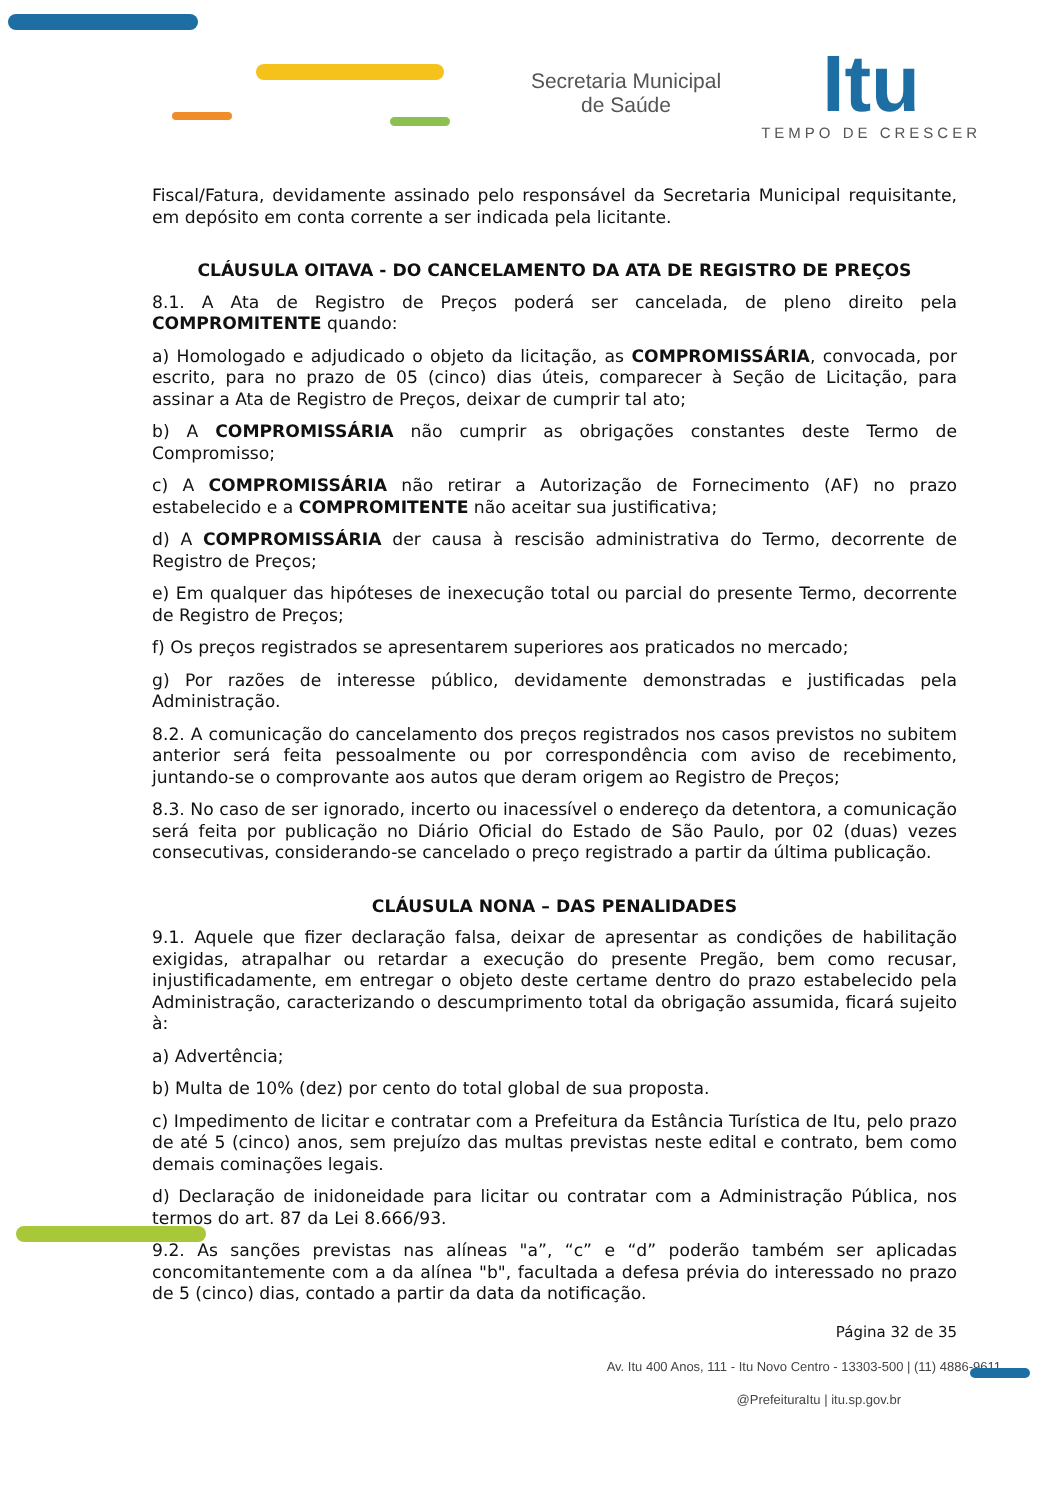Secretaria Municipal
de Saúde
Itu
TEMPO DE CRESCER
Fiscal/Fatura, devidamente assinado pelo responsável da Secretaria Municipal requisitante, em depósito em conta corrente a ser indicada pela licitante.
CLÁUSULA OITAVA - DO CANCELAMENTO DA ATA DE REGISTRO DE PREÇOS
8.1. A Ata de Registro de Preços poderá ser cancelada, de pleno direito pela COMPROMITENTE quando:
a) Homologado e adjudicado o objeto da licitação, as COMPROMISSÁRIA, convocada, por escrito, para no prazo de 05 (cinco) dias úteis, comparecer à Seção de Licitação, para assinar a Ata de Registro de Preços, deixar de cumprir tal ato;
b) A COMPROMISSÁRIA não cumprir as obrigações constantes deste Termo de Compromisso;
c) A COMPROMISSÁRIA não retirar a Autorização de Fornecimento (AF) no prazo estabelecido e a COMPROMITENTE não aceitar sua justificativa;
d) A COMPROMISSÁRIA der causa à rescisão administrativa do Termo, decorrente de Registro de Preços;
e) Em qualquer das hipóteses de inexecução total ou parcial do presente Termo, decorrente de Registro de Preços;
f) Os preços registrados se apresentarem superiores aos praticados no mercado;
g) Por razões de interesse público, devidamente demonstradas e justificadas pela Administração.
8.2. A comunicação do cancelamento dos preços registrados nos casos previstos no subitem anterior será feita pessoalmente ou por correspondência com aviso de recebimento, juntando-se o comprovante aos autos que deram origem ao Registro de Preços;
8.3. No caso de ser ignorado, incerto ou inacessível o endereço da detentora, a comunicação será feita por publicação no Diário Oficial do Estado de São Paulo, por 02 (duas) vezes consecutivas, considerando-se cancelado o preço registrado a partir da última publicação.
CLÁUSULA NONA – DAS PENALIDADES
9.1. Aquele que fizer declaração falsa, deixar de apresentar as condições de habilitação exigidas, atrapalhar ou retardar a execução do presente Pregão, bem como recusar, injustificadamente, em entregar o objeto deste certame dentro do prazo estabelecido pela Administração, caracterizando o descumprimento total da obrigação assumida, ficará sujeito à:
a) Advertência;
b) Multa de 10% (dez) por cento do total global de sua proposta.
c) Impedimento de licitar e contratar com a Prefeitura da Estância Turística de Itu, pelo prazo de até 5 (cinco) anos, sem prejuízo das multas previstas neste edital e contrato, bem como demais cominações legais.
d) Declaração de inidoneidade para licitar ou contratar com a Administração Pública, nos termos do art. 87 da Lei 8.666/93.
9.2. As sanções previstas nas alíneas "a”, “c” e “d” poderão também ser aplicadas concomitantemente com a da alínea "b", facultada a defesa prévia do interessado no prazo de 5 (cinco) dias, contado a partir da data da notificação.
Página 32 de 35
Av. Itu 400 Anos, 111 - Itu Novo Centro - 13303-500 | (11) 4886-9611
@PrefeituraItu | itu.sp.gov.br